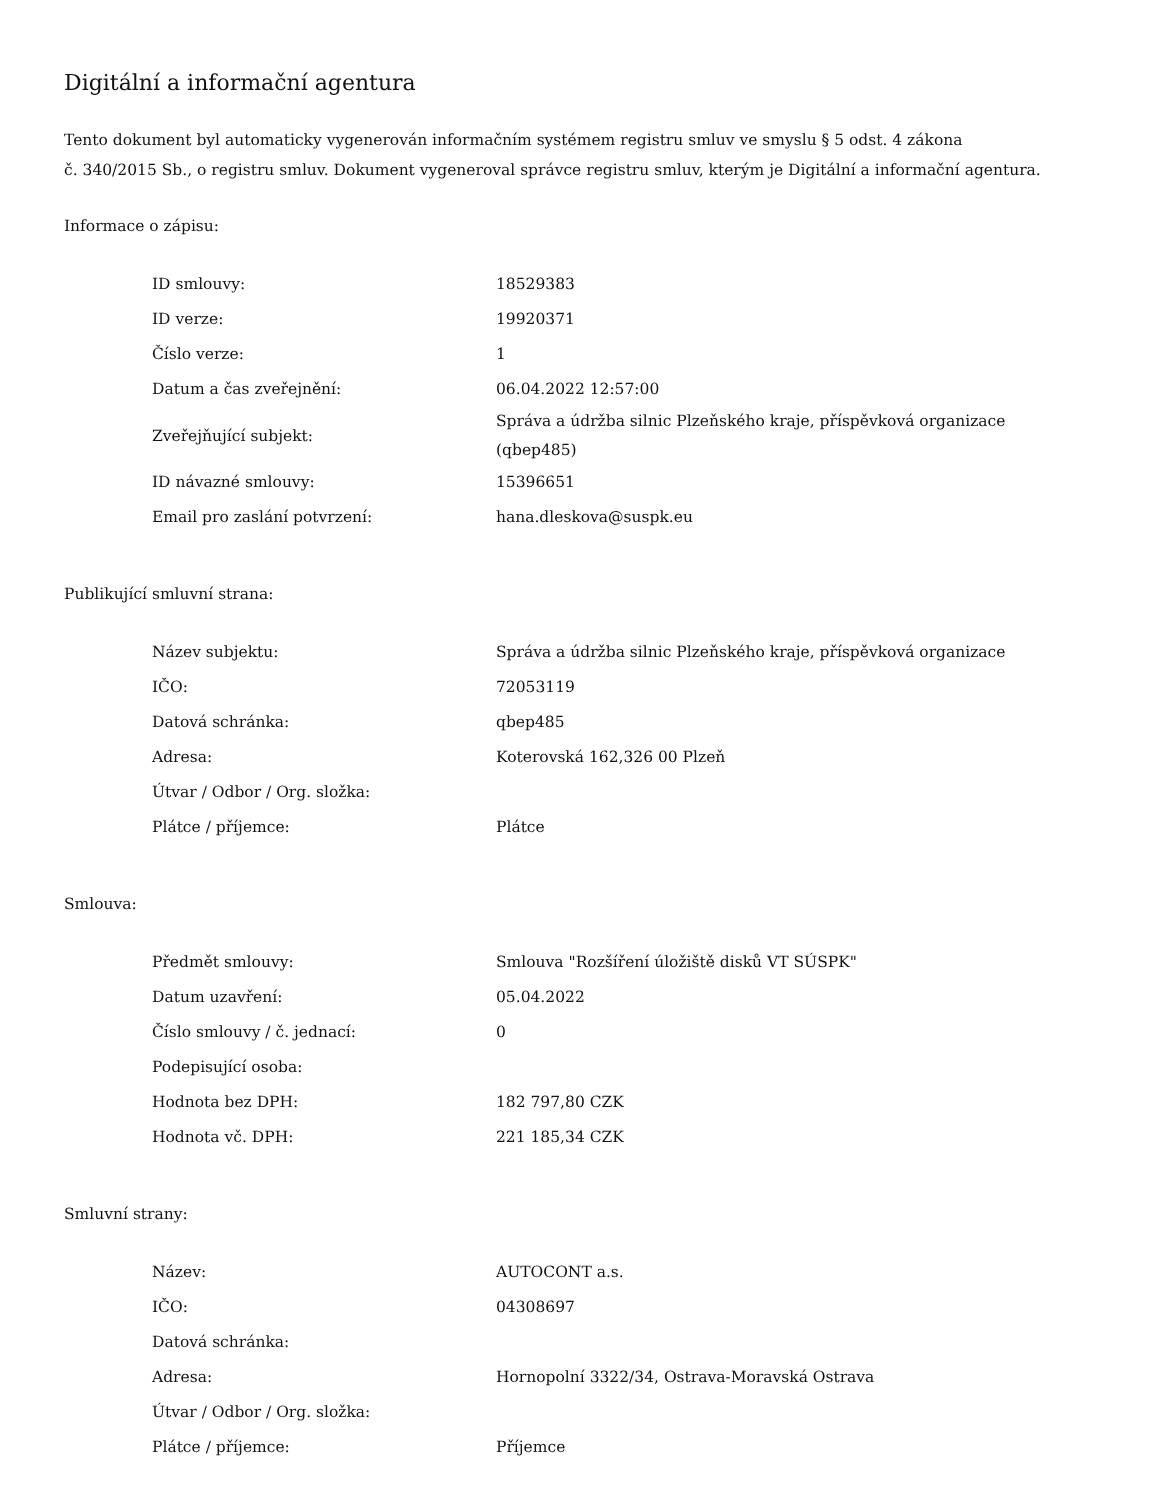Digitální a informační agentura
Tento dokument byl automaticky vygenerován informačním systémem registru smluv ve smyslu § 5 odst. 4 zákona
č. 340/2015 Sb., o registru smluv. Dokument vygeneroval správce registru smluv, kterým je Digitální a informační agentura.
Informace o zápisu:
| ID smlouvy: | 18529383 |
| ID verze: | 19920371 |
| Číslo verze: | 1 |
| Datum a čas zveřejnění: | 06.04.2022 12:57:00 |
| Zveřejňující subjekt: | Správa a údržba silnic Plzeňského kraje, příspěvková organizace (qbep485) |
| ID návazné smlouvy: | 15396651 |
| Email pro zaslání potvrzení: | hana.dleskova@suspk.eu |
Publikující smluvní strana:
| Název subjektu: | Správa a údržba silnic Plzeňského kraje, příspěvková organizace |
| IČO: | 72053119 |
| Datová schránka: | qbep485 |
| Adresa: | Koterovská 162,326 00 Plzeň |
| Útvar / Odbor / Org. složka: | |
| Plátce / příjemce: | Plátce |
Smlouva:
| Předmět smlouvy: | Smlouva "Rozšíření úložiště disků VT SÚSPK" |
| Datum uzavření: | 05.04.2022 |
| Číslo smlouvy / č. jednací: | 0 |
| Podepisující osoba: | |
| Hodnota bez DPH: | 182 797,80 CZK |
| Hodnota vč. DPH: | 221 185,34 CZK |
Smluvní strany:
| Název: | AUTOCONT a.s. |
| IČO: | 04308697 |
| Datová schránka: | |
| Adresa: | Hornopolní 3322/34, Ostrava-Moravská Ostrava |
| Útvar / Odbor / Org. složka: | |
| Plátce / příjemce: | Příjemce |